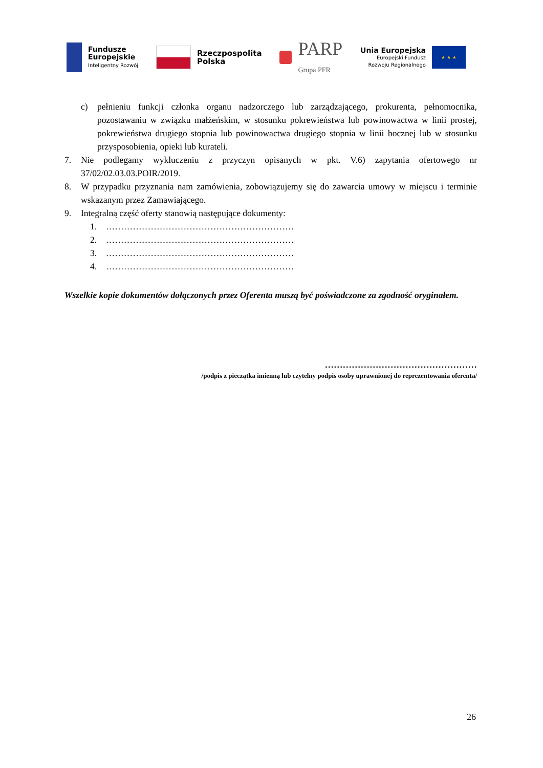Fundusze
Europejskie
Inteligentny Rozwój
Rzeczpospolita
Polska
PARP
Grupa PFR
Unia Europejska
Europejski Fundusz
Rozwoju Regionalnego
★ ★ ★
c) pełnieniu funkcji członka organu nadzorczego lub zarządzającego, prokurenta, pełnomocnika, pozostawaniu w związku małżeńskim, w stosunku pokrewieństwa lub powinowactwa w linii prostej, pokrewieństwa drugiego stopnia lub powinowactwa drugiego stopnia w linii bocznej lub w stosunku przysposobienia, opieki lub kurateli.
7. Nie podlegamy wykluczeniu z przyczyn opisanych w pkt. V.6) zapytania ofertowego nr 37/02/02.03.03.POIR/2019.
8. W przypadku przyznania nam zamówienia, zobowiązujemy się do zawarcia umowy w miejscu i terminie wskazanym przez Zamawiającego.
9. Integralną część oferty stanowią następujące dokumenty:
1. ………………………………………………………
2. ………………………………………………………
3. ………………………………………………………
4. ………………………………………………………
Wszelkie kopie dokumentów dołączonych przez Oferenta muszą być poświadczone za zgodność oryginałem.
……………………………………………
/podpis z pieczątka imienną lub czytelny podpis osoby uprawnionej do reprezentowania oferenta/
26